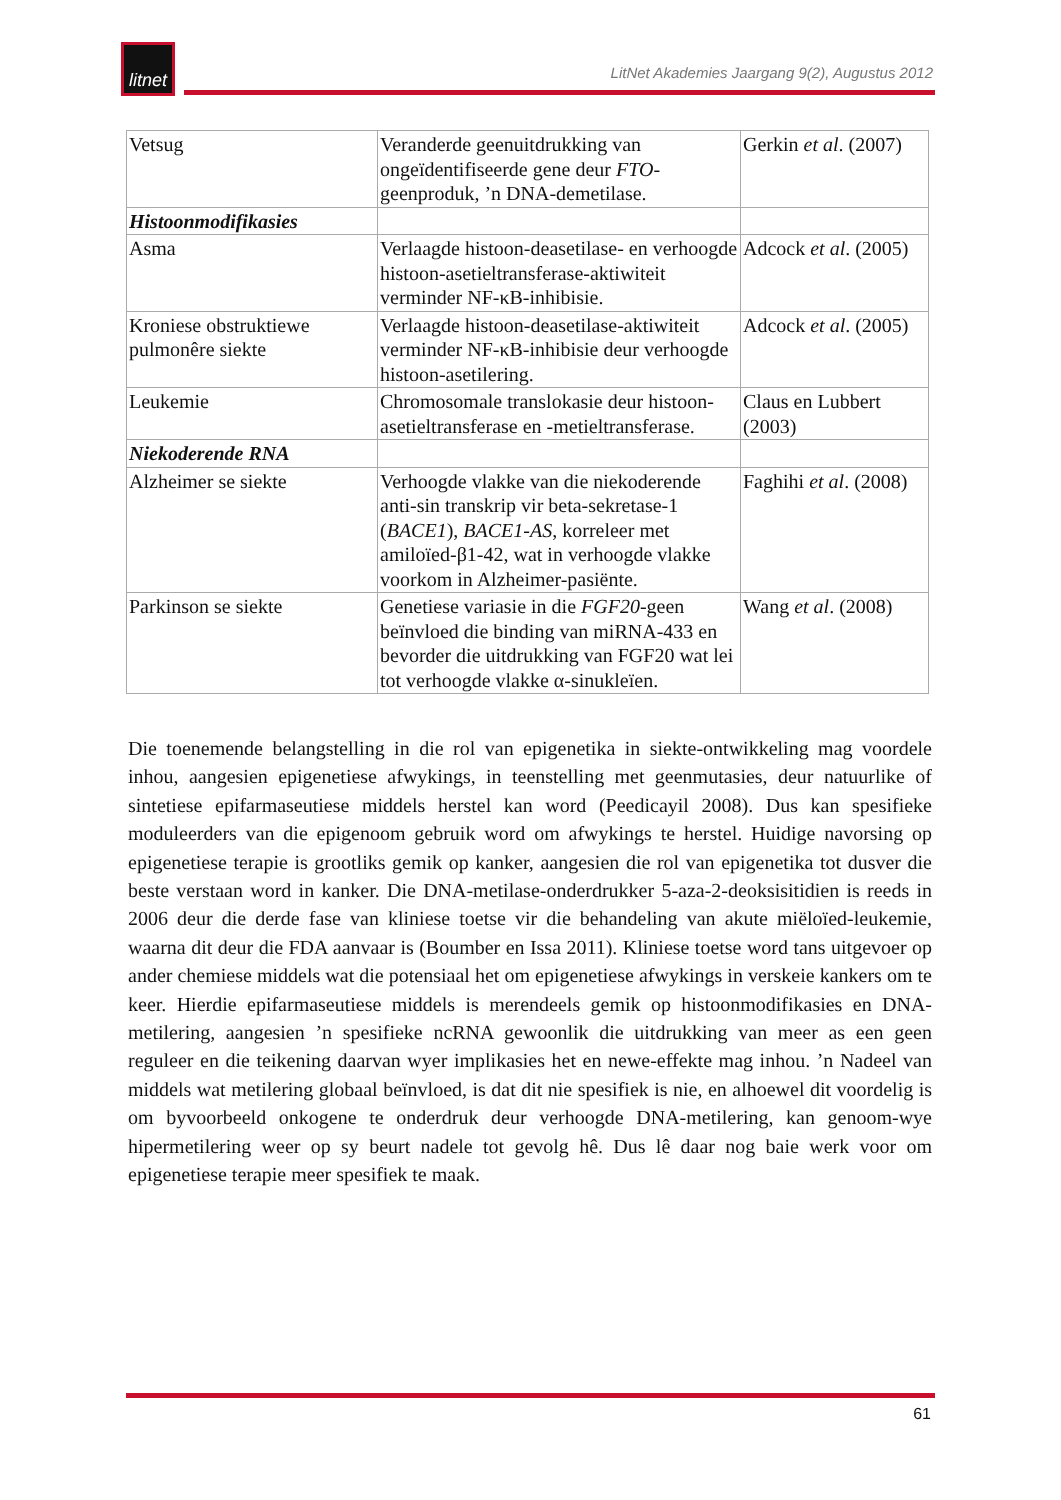litnet
LitNet Akademies Jaargang 9(2), Augustus 2012
| Vetsug | Veranderde geenuitdrukking van ongeïdentifiseerde gene deur FTO -geenproduk, ’n DNA-demetilase. | Gerkin et al . (2007) |
| Histoonmodifikasies | | |
| Asma | Verlaagde histoon-deasetilase- en verhoogde histoon-asetieltransferase-aktiwiteit verminder NF-κB-inhibisie. | Adcock et al . (2005) |
| Kroniese obstruktiewe pulmonêre siekte | Verlaagde histoon-deasetilase-aktiwiteit verminder NF-κB-inhibisie deur verhoogde histoon-asetilering. | Adcock et al . (2005) |
| Leukemie | Chromosomale translokasie deur histoon-asetieltransferase en -metieltransferase. | Claus en Lubbert (2003) |
| Niekoderende RNA | | |
| Alzheimer se siekte | Verhoogde vlakke van die niekoderende anti-sin transkrip vir beta-sekretase-1 ( BACE1 ), BACE1-AS , korreleer met amiloïed-β1-42, wat in verhoogde vlakke voorkom in Alzheimer-pasiënte. | Faghihi et al . (2008) |
| Parkinson se siekte | Genetiese variasie in die FGF20 -geen beïnvloed die binding van miRNA-433 en bevorder die uitdrukking van FGF20 wat lei tot verhoogde vlakke α-sinukleïen. | Wang et al . (2008) |
Die toenemende belangstelling in die rol van epigenetika in siekte-ontwikkeling mag voordele inhou, aangesien epigenetiese afwykings, in teenstelling met geenmutasies, deur natuurlike of sintetiese epifarmaseutiese middels herstel kan word (Peedicayil 2008). Dus kan spesifieke moduleerders van die epigenoom gebruik word om afwykings te herstel. Huidige navorsing op epigenetiese terapie is grootliks gemik op kanker, aangesien die rol van epigenetika tot dusver die beste verstaan word in kanker. Die DNA-metilase-onderdrukker 5-aza-2-deoksisitidien is reeds in 2006 deur die derde fase van kliniese toetse vir die behandeling van akute miëloïed-leukemie, waarna dit deur die FDA aanvaar is (Boumber en Issa 2011). Kliniese toetse word tans uitgevoer op ander chemiese middels wat die potensiaal het om epigenetiese afwykings in verskeie kankers om te keer. Hierdie epifarmaseutiese middels is merendeels gemik op histoonmodifikasies en DNA-metilering, aangesien ’n spesifieke ncRNA gewoonlik die uitdrukking van meer as een geen reguleer en die teikening daarvan wyer implikasies het en newe-effekte mag inhou. ’n Nadeel van middels wat metilering globaal beïnvloed, is dat dit nie spesifiek is nie, en alhoewel dit voordelig is om byvoorbeeld onkogene te onderdruk deur verhoogde DNA-metilering, kan genoom-wye hipermetilering weer op sy beurt nadele tot gevolg hê. Dus lê daar nog baie werk voor om epigenetiese terapie meer spesifiek te maak.
61